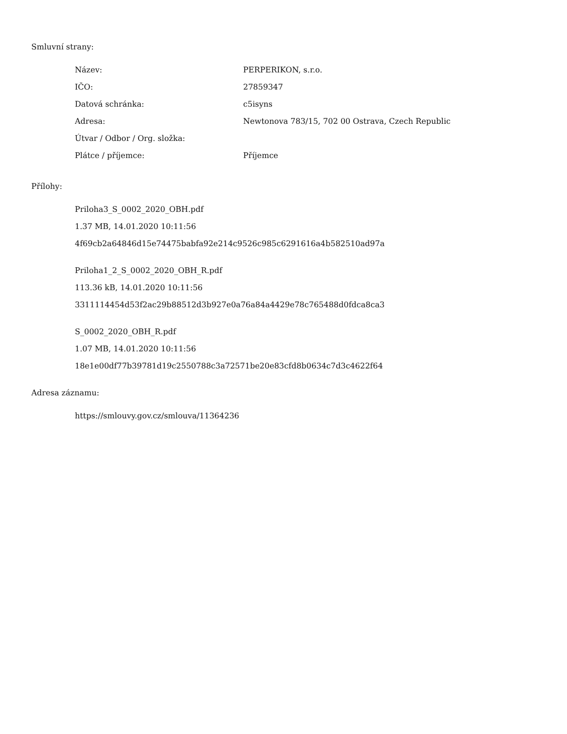Smluvní strany:
| Název: | PERPERIKON, s.r.o. |
| IČO: | 27859347 |
| Datová schránka: | c5isyns |
| Adresa: | Newtonova 783/15, 702 00 Ostrava, Czech Republic |
| Útvar / Odbor / Org. složka: | |
| Plátce / příjemce: | Příjemce |
Přílohy:
Priloha3_S_0002_2020_OBH.pdf
1.37 MB, 14.01.2020 10:11:56
4f69cb2a64846d15e74475babfa92e214c9526c985c6291616a4b582510ad97a
Priloha1_2_S_0002_2020_OBH_R.pdf
113.36 kB, 14.01.2020 10:11:56
3311114454d53f2ac29b88512d3b927e0a76a84a4429e78c765488d0fdca8ca3
S_0002_2020_OBH_R.pdf
1.07 MB, 14.01.2020 10:11:56
18e1e00df77b39781d19c2550788c3a72571be20e83cfd8b0634c7d3c4622f64
Adresa záznamu:
https://smlouvy.gov.cz/smlouva/11364236